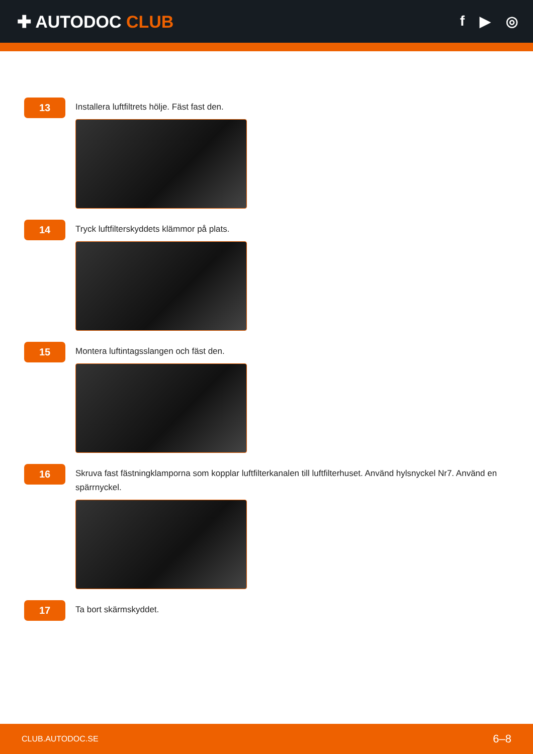✚ AUTODOC CLUB
f ▶ ◎
13
Installera luftfiltrets hölje. Fäst fast den.
14
Tryck luftfilterskyddets klämmor på plats.
15
Montera luftintagsslangen och fäst den.
16
Skruva fast fästningklamporna som kopplar luftfilterkanalen till luftfilterhuset. Använd hylsnyckel Nr7. Använd en spärrnyckel.
17
Ta bort skärmskyddet.
CLUB.AUTODOC.SE 6–8